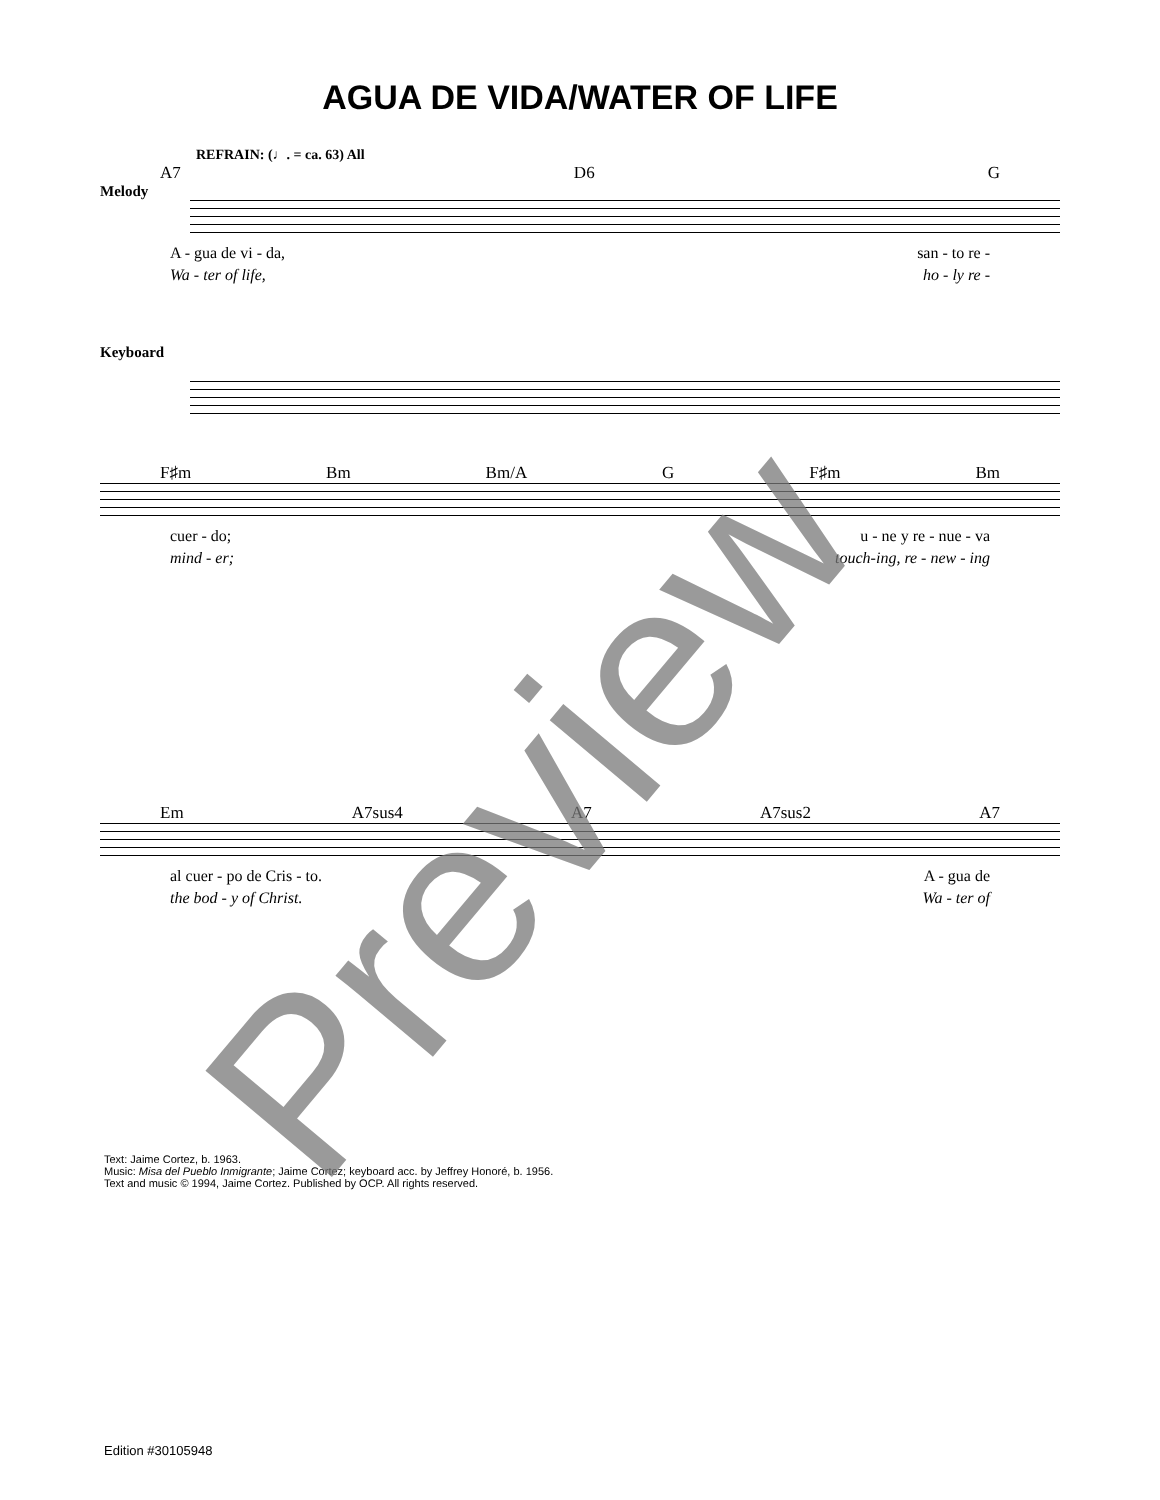AGUA DE VIDA/WATER OF LIFE
REFRAIN: (♩. = ca. 63) All
A7 D6 G
Melody
A - gua de vi - da, san - to re -
Wa - ter of life, ho - ly re -
Keyboard
F♯m Bm Bm/A G F♯m Bm
cuer - do; u - ne y re - nue - va
mind - er; touch-ing, re - new - ing
Em A7sus4 A7 A7sus2 A7
al cuer - po de Cris - to. A - gua de
the bod - y of Christ. Wa - ter of
Text: Jaime Cortez, b. 1963.
Music: Misa del Pueblo Inmigrante; Jaime Cortez; keyboard acc. by Jeffrey Honoré, b. 1956.
Text and music © 1994, Jaime Cortez. Published by OCP. All rights reserved.
Preview
Edition #30105948